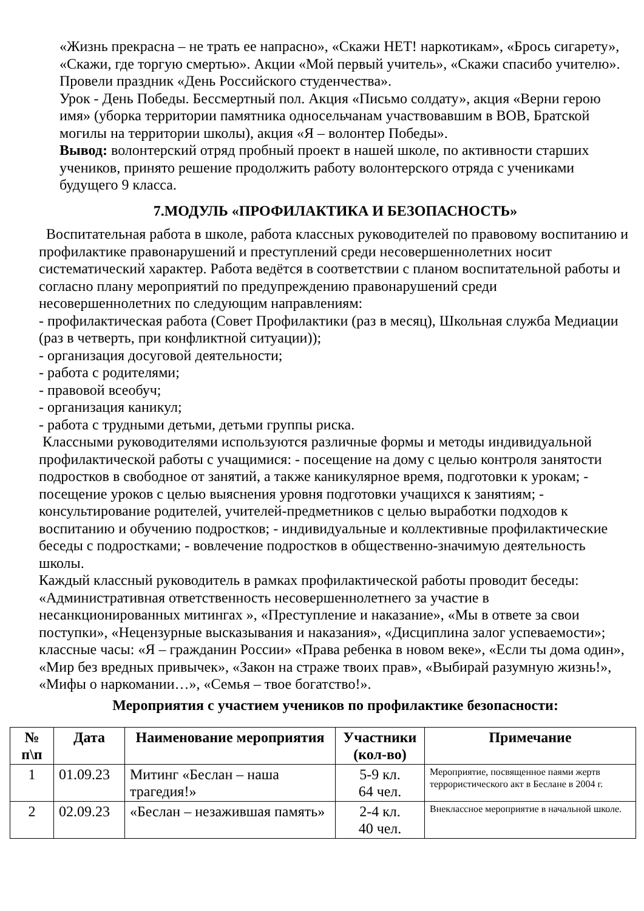«Жизнь прекрасна – не трать ее напрасно», «Скажи НЕТ! наркотикам», «Брось сигарету», «Скажи, где торгую смертью». Акции «Мой первый учитель», «Скажи спасибо учителю». Провели праздник «День Российского студенчества».
Урок - День Победы. Бессмертный пол. Акция «Письмо солдату», акция «Верни герою имя» (уборка территории памятника односельчанам участвовавшим в ВОВ, Братской могилы на территории школы), акция «Я – волонтер Победы».
Вывод: волонтерский отряд пробный проект в нашей школе, по активности старших учеников, принято решение продолжить работу волонтерского отряда с учениками будущего 9 класса.
7.МОДУЛЬ «ПРОФИЛАКТИКА И БЕЗОПАСНОСТЬ»
Воспитательная работа в школе, работа классных руководителей по правовому воспитанию и профилактике правонарушений и преступлений среди несовершеннолетних носит систематический характер. Работа ведётся в соответствии с планом воспитательной работы и согласно плану мероприятий по предупреждению правонарушений среди несовершеннолетних по следующим направлениям:
- профилактическая работа (Совет Профилактики (раз в месяц), Школьная служба Медиации (раз в четверть, при конфликтной ситуации));
- организация досуговой деятельности;
- работа с родителями;
- правовой всеобуч;
- организация каникул;
- работа с трудными детьми, детьми группы риска.
Классными руководителями используются различные формы и методы индивидуальной профилактической работы с учащимися: - посещение на дому с целью контроля занятости подростков в свободное от занятий, а также каникулярное время, подготовки к урокам; - посещение уроков с целью выяснения уровня подготовки учащихся к занятиям; - консультирование родителей, учителей-предметников с целью выработки подходов к воспитанию и обучению подростков; - индивидуальные и коллективные профилактические беседы с подростками; - вовлечение подростков в общественно-значимую деятельность школы.
Каждый классный руководитель в рамках профилактической работы проводит беседы: «Административная ответственность несовершеннолетнего за участие в несанкционированных митингах », «Преступление и наказание», «Мы в ответе за свои поступки», «Нецензурные высказывания и наказания», «Дисциплина залог успеваемости»; классные часы: «Я – гражданин России» «Права ребенка в новом веке», «Если ты дома один», «Мир без вредных привычек», «Закон на страже твоих прав», «Выбирай разумную жизнь!», «Мифы о наркомании…», «Семья – твое богатство!».
Мероприятия с участием учеников по профилактике безопасности:
| № п\п | Дата | Наименование мероприятия | Участники (кол-во) | Примечание |
| --- | --- | --- | --- | --- |
| 1 | 01.09.23 | Митинг «Беслан – наша трагедия!» | 5-9 кл. 64 чел. | Мероприятие, посвященное паями жертв террористического акт в Беслане в 2004 г. |
| 2 | 02.09.23 | «Беслан – незажившая память» | 2-4 кл. 40 чел. | Внеклассное мероприятие в начальной школе. |